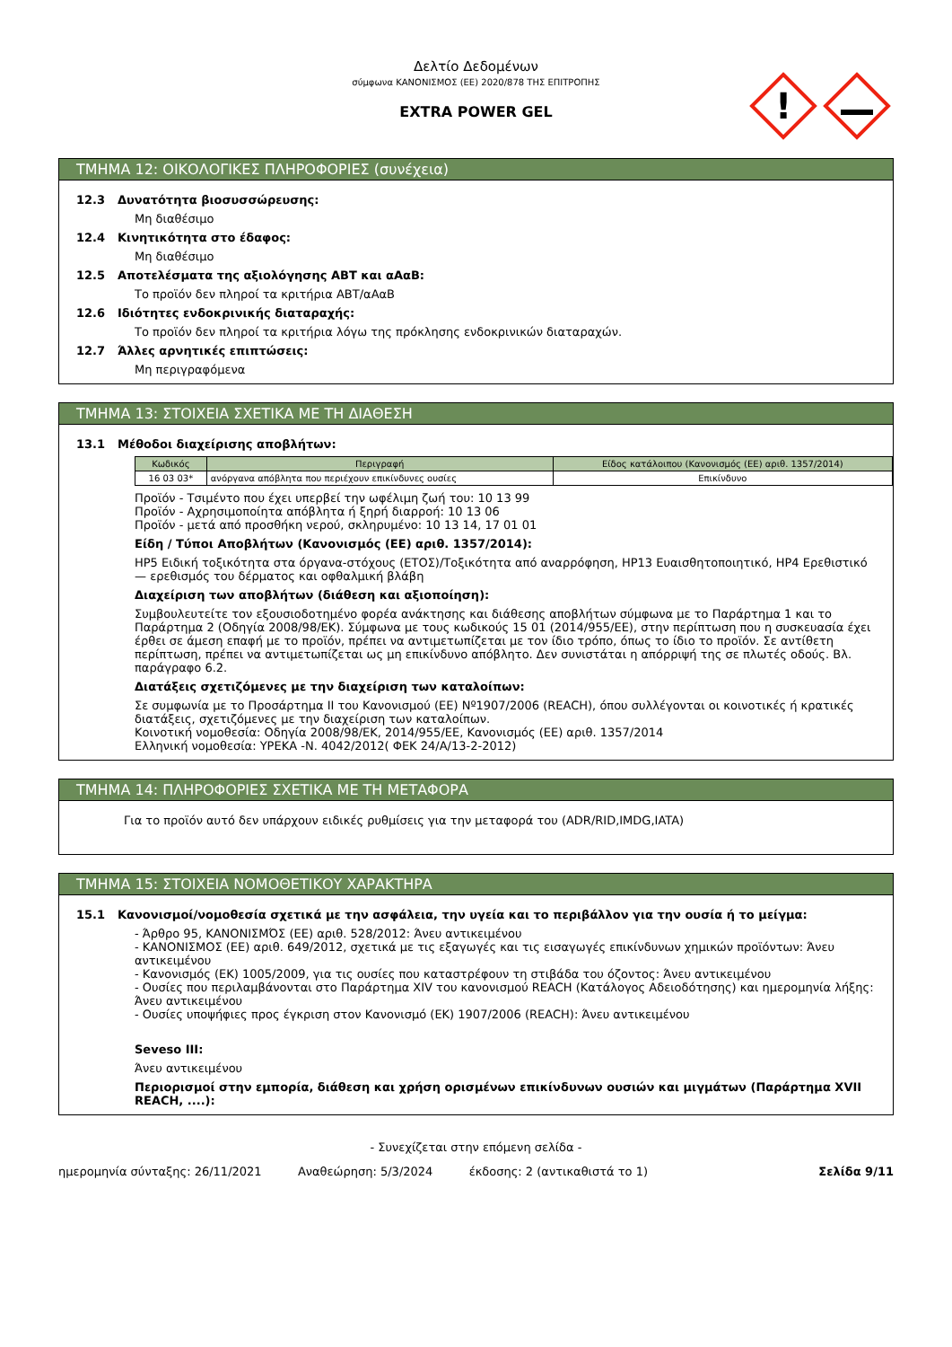Δελτίο Δεδομένων
σύμφωνα ΚΑΝΟΝΙΣΜΟΣ (ΕΕ) 2020/878 ΤΗΣ ΕΠΙΤΡΟΠΗΣ
EXTRA POWER GEL
!
ΤΜΗΜΑ 12: ΟΙΚΟΛΟΓΙΚΕΣ ΠΛΗΡΟΦΟΡΙΕΣ (συνέχεια)
12.3 Δυνατότητα βιοσυσσώρευσης:
Μη διαθέσιμο
12.4 Κινητικότητα στο έδαφος:
Μη διαθέσιμο
12.5 Αποτελέσματα της αξιολόγησης ΑΒΤ και αΑαΒ:
Το προϊόν δεν πληροί τα κριτήρια ΑΒΤ/αΑαΒ
12.6 Ιδιότητες ενδοκρινικής διαταραχής:
Το προϊόν δεν πληροί τα κριτήρια λόγω της πρόκλησης ενδοκρινικών διαταραχών.
12.7 Άλλες αρνητικές επιπτώσεις:
Μη περιγραφόμενα
ΤΜΗΜΑ 13: ΣΤΟΙΧΕΙΑ ΣΧΕΤΙΚΑ ΜΕ ΤΗ ΔΙΑΘΕΣΗ
13.1 Μέθοδοι διαχείρισης αποβλήτων:
| Κωδικός | Περιγραφή | Είδος κατάλοιπου (Κανονισμός (ΕΕ) αριθ. 1357/2014) |
| --- | --- | --- |
| 16 03 03* | ανόργανα απόβλητα που περιέχουν επικίνδυνες ουσίες | Επικίνδυνο |
Προϊόν - Τσιμέντο που έχει υπερβεί την ωφέλιμη ζωή του: 10 13 99
Προϊόν - Αχρησιμοποίητα απόβλητα ή ξηρή διαρροή: 10 13 06
Προϊόν - μετά από προσθήκη νερού, σκληρυμένο: 10 13 14, 17 01 01
Είδη / Τύποι Αποβλήτων (Κανονισμός (ΕΕ) αριθ. 1357/2014):
HP5 Ειδική τοξικότητα στα όργανα-στόχους (ΕΤΟΣ)/Τοξικότητα από αναρρόφηση, HP13 Ευαισθητοποιητικό, HP4 Ερεθιστικό — ερεθισμός του δέρματος και οφθαλμική βλάβη
Διαχείριση των αποβλήτων (διάθεση και αξιοποίηση):
Συμβουλευτείτε τον εξουσιοδοτημένο φορέα ανάκτησης και διάθεσης αποβλήτων σύμφωνα με το Παράρτημα 1 και το Παράρτημα 2 (Οδηγία 2008/98/ΕΚ). Σύμφωνα με τους κωδικούς 15 01 (2014/955/ΕΕ), στην περίπτωση που η συσκευασία έχει έρθει σε άμεση επαφή με το προϊόν, πρέπει να αντιμετωπίζεται με τον ίδιο τρόπο, όπως το ίδιο το προϊόν. Σε αντίθετη περίπτωση, πρέπει να αντιμετωπίζεται ως μη επικίνδυνο απόβλητο. Δεν συνιστάται η απόρριψή της σε πλωτές οδούς. Βλ. παράγραφο 6.2.
Διατάξεις σχετιζόμενες με την διαχείριση των καταλοίπων:
Σε συμφωνία με το Προσάρτημα II του Κανονισμού (ΕΕ) Nº1907/2006 (REACH), όπου συλλέγονται οι κοινοτικές ή κρατικές διατάξεις, σχετιζόμενες με την διαχείριση των καταλοίπων.
Κοινοτική νομοθεσία: Οδηγία 2008/98/ΕΚ, 2014/955/ΕΕ, Κανονισμός (ΕΕ) αριθ. 1357/2014
Ελληνική νομοθεσία: ΥΡΕΚΑ -Ν. 4042/2012( ΦΕΚ 24/Α/13-2-2012)
ΤΜΗΜΑ 14: ΠΛΗΡΟΦΟΡΙΕΣ ΣΧΕΤΙΚΑ ΜΕ ΤΗ ΜΕΤΑΦΟΡΑ
Για το προϊόν αυτό δεν υπάρχουν ειδικές ρυθμίσεις για την μεταφορά του (ADR/RID,IMDG,IATA)
ΤΜΗΜΑ 15: ΣΤΟΙΧΕΙΑ ΝΟΜΟΘΕΤΙΚΟΥ ΧΑΡΑΚΤΗΡΑ
15.1 Κανονισμοί/νομοθεσία σχετικά με την ασφάλεια, την υγεία και το περιβάλλον για την ουσία ή το μείγμα:
- Άρθρο 95, ΚΑΝΟΝΙΣΜΌΣ (ΕΕ) αριθ. 528/2012: Άνευ αντικειμένου
- ΚΑΝΟΝΙΣΜΟΣ (ΕΕ) αριθ. 649/2012, σχετικά με τις εξαγωγές και τις εισαγωγές επικίνδυνων χημικών προϊόντων: Άνευ αντικειμένου
- Κανονισμός (ΕΚ) 1005/2009, για τις ουσίες που καταστρέφουν τη στιβάδα του όζοντος: Άνευ αντικειμένου
- Ουσίες που περιλαμβάνονται στο Παράρτημα XIV του κανονισμού REACH (Κατάλογος Αδειοδότησης) και ημερομηνία λήξης: Άνευ αντικειμένου
- Ουσίες υποψήφιες προς έγκριση στον Κανονισμό (ΕΚ) 1907/2006 (REACH): Άνευ αντικειμένου
Seveso III:
Άνευ αντικειμένου
Περιορισμοί στην εμπορία, διάθεση και χρήση ορισμένων επικίνδυνων ουσιών και μιγμάτων (Παράρτημα XVII REACH, ....):
- Συνεχίζεται στην επόμενη σελίδα -
ημερομηνία σύνταξης: 26/11/2021 Αναθεώρηση: 5/3/2024 έκδοσης: 2 (αντικαθιστά το 1) Σελίδα 9/11